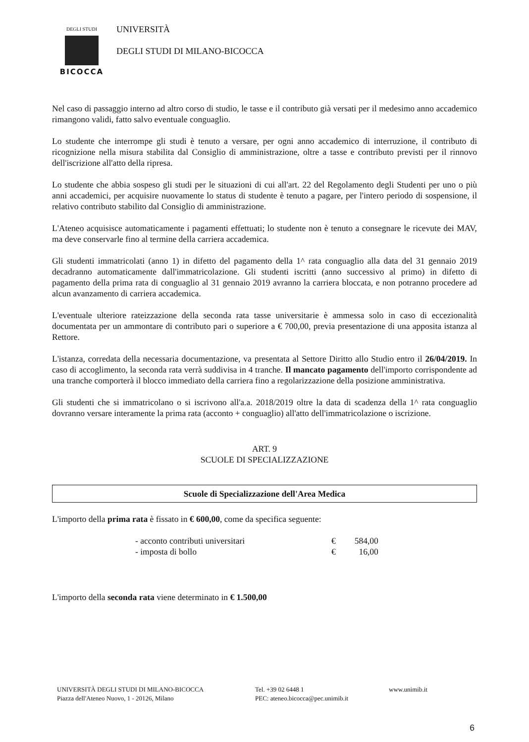DEGLI STUDI
BICOCCA
UNIVERSITÀ
DEGLI STUDI DI MILANO-BICOCCA
Nel caso di passaggio interno ad altro corso di studio, le tasse e il contributo già versati per il medesimo anno accademico rimangono validi, fatto salvo eventuale conguaglio.
Lo studente che interrompe gli studi è tenuto a versare, per ogni anno accademico di interruzione, il contributo di ricognizione nella misura stabilita dal Consiglio di amministrazione, oltre a tasse e contributo previsti per il rinnovo dell'iscrizione all'atto della ripresa.
Lo studente che abbia sospeso gli studi per le situazioni di cui all'art. 22 del Regolamento degli Studenti per uno o più anni accademici, per acquisire nuovamente lo status di studente è tenuto a pagare, per l'intero periodo di sospensione, il relativo contributo stabilito dal Consiglio di amministrazione.
L'Ateneo acquisisce automaticamente i pagamenti effettuati; lo studente non è tenuto a consegnare le ricevute dei MAV, ma deve conservarle fino al termine della carriera accademica.
Gli studenti immatricolati (anno 1) in difetto del pagamento della 1^ rata conguaglio alla data del 31 gennaio 2019 decadranno automaticamente dall'immatricolazione. Gli studenti iscritti (anno successivo al primo) in difetto di pagamento della prima rata di conguaglio al 31 gennaio 2019 avranno la carriera bloccata, e non potranno procedere ad alcun avanzamento di carriera accademica.
L'eventuale ulteriore rateizzazione della seconda rata tasse universitarie è ammessa solo in caso di eccezionalità documentata per un ammontare di contributo pari o superiore a € 700,00, previa presentazione di una apposita istanza al Rettore.
L'istanza, corredata della necessaria documentazione, va presentata al Settore Diritto allo Studio entro il 26/04/2019. In caso di accoglimento, la seconda rata verrà suddivisa in 4 tranche. Il mancato pagamento dell'importo corrispondente ad una tranche comporterà il blocco immediato della carriera fino a regolarizzazione della posizione amministrativa.
Gli studenti che si immatricolano o si iscrivono all'a.a. 2018/2019 oltre la data di scadenza della 1^ rata conguaglio dovranno versare interamente la prima rata (acconto + conguaglio) all'atto dell'immatricolazione o iscrizione.
ART. 9
SCUOLE DI SPECIALIZZAZIONE
Scuole di Specializzazione dell'Area Medica
L'importo della prima rata è fissato in € 600,00, come da specifica seguente:
| - acconto contributi universitari | € | 584,00 |
| - imposta di bollo | € | 16,00 |
L'importo della seconda rata viene determinato in € 1.500,00
UNIVERSITÀ DEGLI STUDI DI MILANO-BICOCCA
Piazza dell'Ateneo Nuovo, 1 - 20126, Milano
Tel. +39 02 6448 1
PEC: ateneo.bicocca@pec.unimib.it
www.unimib.it
6